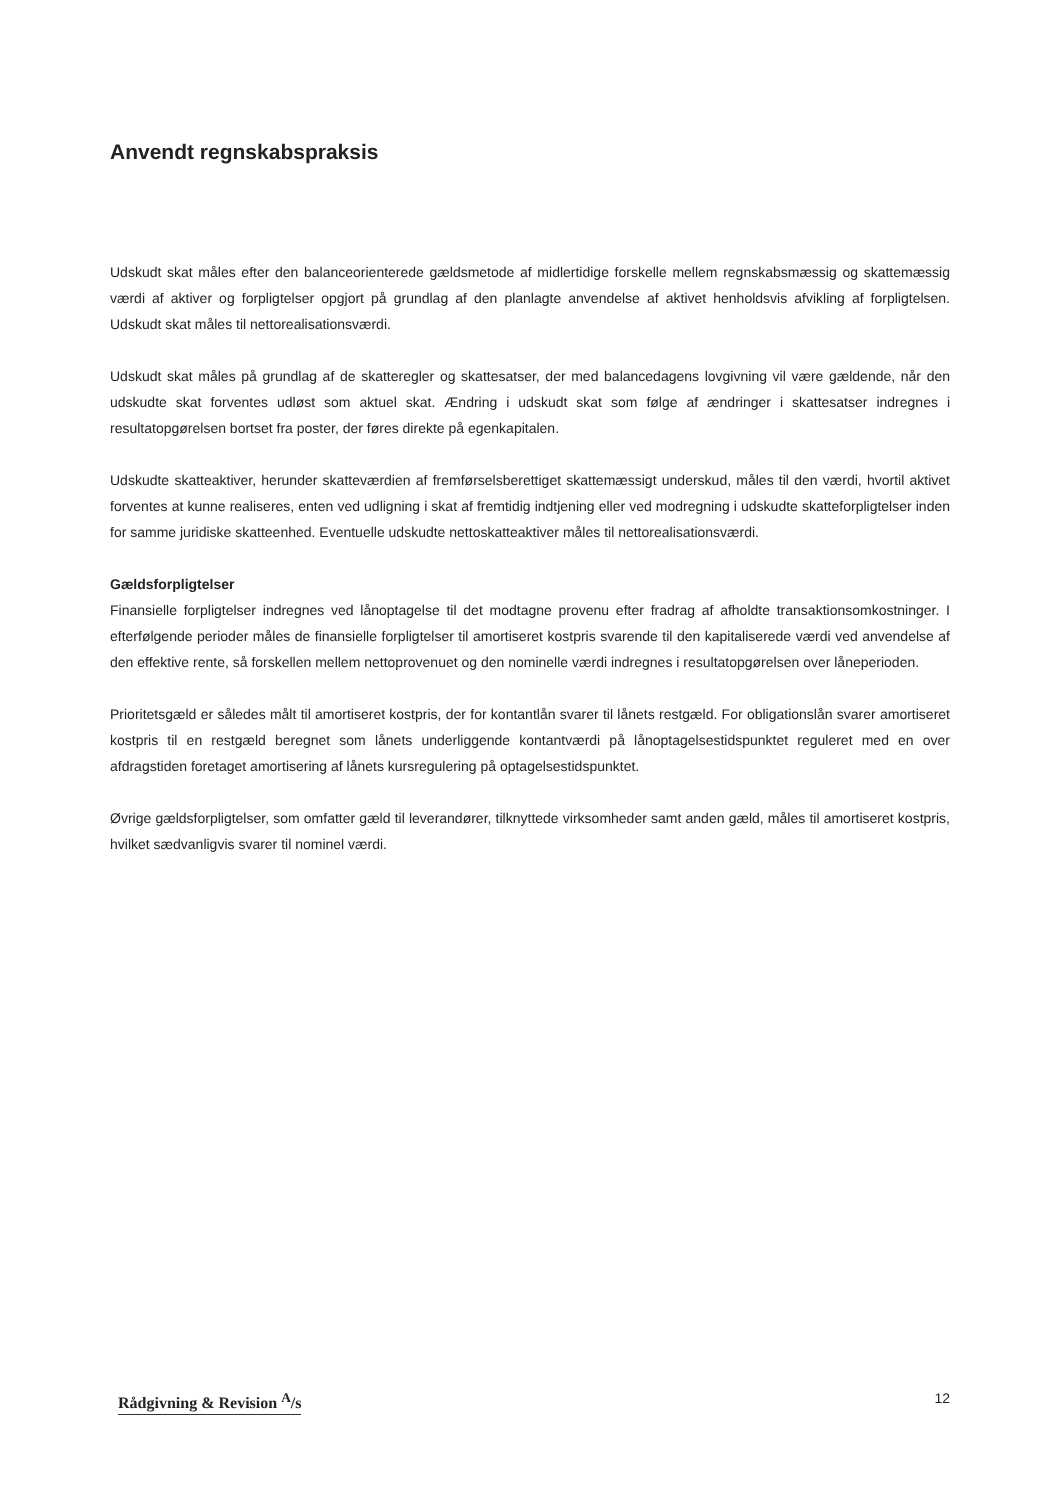Anvendt regnskabspraksis
Udskudt skat måles efter den balanceorienterede gældsmetode af midlertidige forskelle mellem regnskabsmæssig og skattemæssig værdi af aktiver og forpligtelser opgjort på grundlag af den planlagte anvendelse af aktivet henholdsvis afvikling af forpligtelsen. Udskudt skat måles til nettorealisationsværdi.
Udskudt skat måles på grundlag af de skatteregler og skattesatser, der med balancedagens lovgivning vil være gældende, når den udskudte skat forventes udløst som aktuel skat. Ændring i udskudt skat som følge af ændringer i skattesatser indregnes i resultatopgørelsen bortset fra poster, der føres direkte på egenkapitalen.
Udskudte skatteaktiver, herunder skatteværdien af fremførselsberettiget skattemæssigt underskud, måles til den værdi, hvortil aktivet forventes at kunne realiseres, enten ved udligning i skat af fremtidig indtjening eller ved modregning i udskudte skatteforpligtelser inden for samme juridiske skatteenhed. Eventuelle udskudte nettoskatteaktiver måles til nettorealisationsværdi.
Gældsforpligtelser
Finansielle forpligtelser indregnes ved lånoptagelse til det modtagne provenu efter fradrag af afholdte transaktionsomkostninger. I efterfølgende perioder måles de finansielle forpligtelser til amortiseret kostpris svarende til den kapitaliserede værdi ved anvendelse af den effektive rente, så forskellen mellem nettoprovenuet og den nominelle værdi indregnes i resultatopgørelsen over låneperioden.
Prioritetsgæld er således målt til amortiseret kostpris, der for kontantlån svarer til lånets restgæld. For obligationslån svarer amortiseret kostpris til en restgæld beregnet som lånets underliggende kontantværdi på lånoptagelsestidspunktet reguleret med en over afdragstiden foretaget amortisering af lånets kursregulering på optagelsestidspunktet.
Øvrige gældsforpligtelser, som omfatter gæld til leverandører, tilknyttede virksomheder samt anden gæld, måles til amortiseret kostpris, hvilket sædvanligvis svarer til nominel værdi.
Rådgivning & Revision <sup>A</sup>/s 12